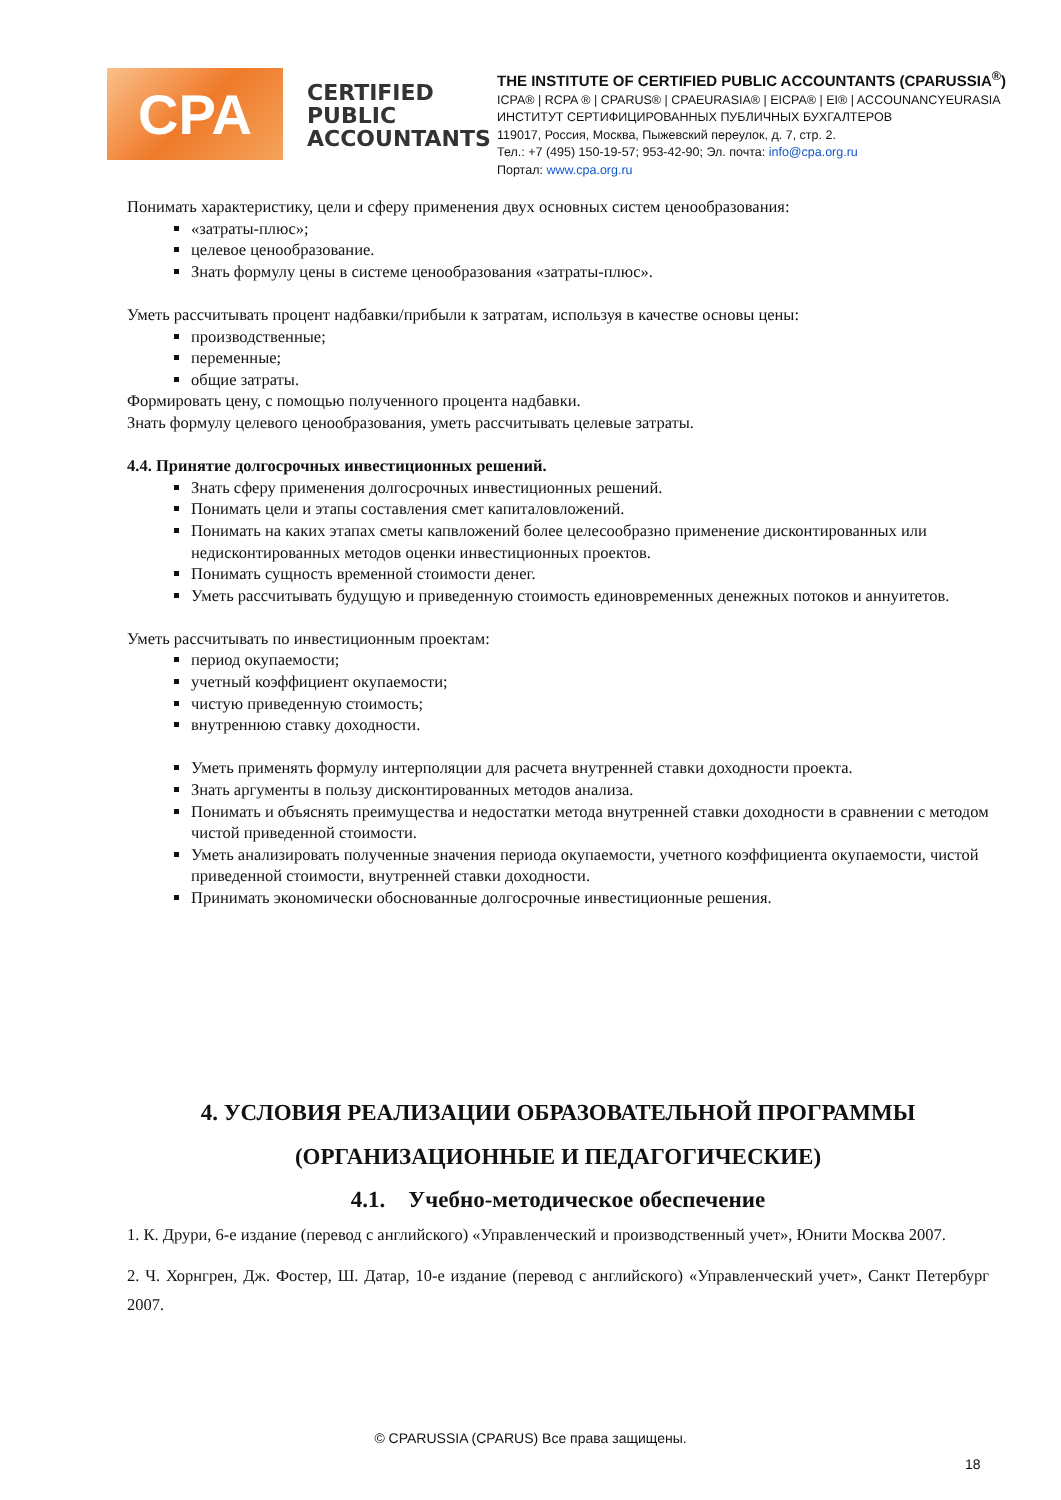CPA
CERTIFIED PUBLIC ACCOUNTANTS
THE INSTITUTE OF CERTIFIED PUBLIC ACCOUNTANTS (CPARUSSIA<sup>®</sup>)
ICPA® | RCPA ® | CPARUS® | CPAEURASIA® | EICPA® | EI® | ACCOUNANCYEURASIA
ИНСТИТУТ СЕРТИФИЦИРОВАННЫХ ПУБЛИЧНЫХ БУХГАЛТЕРОВ
119017, Россия, Москва, Пыжевский переулок, д. 7, стр. 2.
Тел.: +7 (495) 150-19-57; 953-42-90; Эл. почта: info@cpa.org.ru
Портал: www.cpa.org.ru
Понимать характеристику, цели и сферу применения двух основных систем ценообразования:
«затраты-плюс»;
целевое ценообразование.
Знать формулу цены в системе ценообразования «затраты-плюс».
Уметь рассчитывать процент надбавки/прибыли к затратам, используя в качестве основы цены:
производственные;
переменные;
общие затраты.
Формировать цену, с помощью полученного процента надбавки.
Знать формулу целевого ценообразования, уметь рассчитывать целевые затраты.
4.4. Принятие долгосрочных инвестиционных решений.
Знать сферу применения долгосрочных инвестиционных решений.
Понимать цели и этапы составления смет капиталовложений.
Понимать на каких этапах сметы капвложений более целесообразно применение дисконтированных или недисконтированных методов оценки инвестиционных проектов.
Понимать сущность временной стоимости денег.
Уметь рассчитывать будущую и приведенную стоимость единовременных денежных потоков и аннуитетов.
Уметь рассчитывать по инвестиционным проектам:
период окупаемости;
учетный коэффициент окупаемости;
чистую приведенную стоимость;
внутреннюю ставку доходности.
Уметь применять формулу интерполяции для расчета внутренней ставки доходности проекта.
Знать аргументы в пользу дисконтированных методов анализа.
Понимать и объяснять преимущества и недостатки метода внутренней ставки доходности в сравнении с методом чистой приведенной стоимости.
Уметь анализировать полученные значения периода окупаемости, учетного коэффициента окупаемости, чистой приведенной стоимости, внутренней ставки доходности.
Принимать экономически обоснованные долгосрочные инвестиционные решения.
4. УСЛОВИЯ РЕАЛИЗАЦИИ ОБРАЗОВАТЕЛЬНОЙ ПРОГРАММЫ (ОРГАНИЗАЦИОННЫЕ И ПЕДАГОГИЧЕСКИЕ)
4.1. Учебно-методическое обеспечение
1. К. Друри, 6-е издание (перевод с английского) «Управленческий и производственный учет», Юнити Москва 2007.
2. Ч. Хорнгрен, Дж. Фостер, Ш. Датар, 10-е издание (перевод с английского) «Управленческий учет», Санкт Петербург 2007.
© CPARUSSIA (CPARUS) Все права защищены.
18